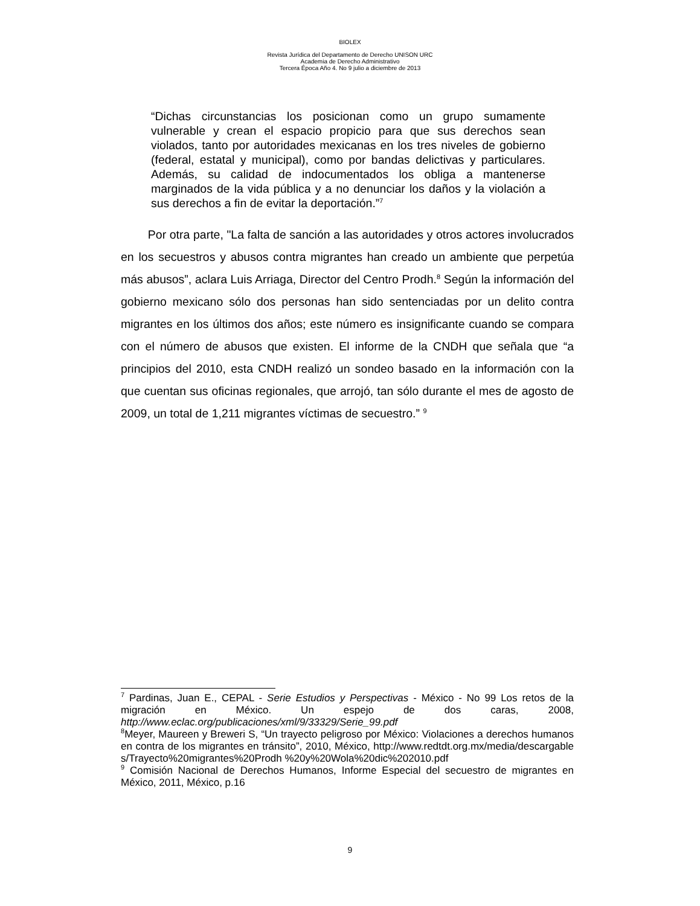BIOLEX
Revista Jurídica del Departamento de Derecho UNISON URC
Academia de Derecho Administrativo
Tercera Época Año 4. No 9 julio a diciembre de 2013
“Dichas circunstancias los posicionan como un grupo sumamente vulnerable y crean el espacio propicio para que sus derechos sean violados, tanto por autoridades mexicanas en los tres niveles de gobierno (federal, estatal y municipal), como por bandas delictivas y particulares. Además, su calidad de indocumentados los obliga a mantenerse marginados de la vida pública y a no denunciar los daños y la violación a sus derechos a fin de evitar la deportación.”<sup>7</sup>
Por otra parte, "La falta de sanción a las autoridades y otros actores involucrados en los secuestros y abusos contra migrantes han creado un ambiente que perpetúa más abusos”, aclara Luis Arriaga, Director del Centro Prodh.<sup>8</sup> Según la información del gobierno mexicano sólo dos personas han sido sentenciadas por un delito contra migrantes en los últimos dos años; este número es insignificante cuando se compara con el número de abusos que existen. El informe de la CNDH que señala que “a principios del 2010, esta CNDH realizó un sondeo basado en la información con la que cuentan sus oficinas regionales, que arrojó, tan sólo durante el mes de agosto de 2009, un total de 1,211 migrantes víctimas de secuestro.” <sup>9</sup>
<sup>7</sup> Pardinas, Juan E., CEPAL - Serie Estudios y Perspectivas - México - No 99 Los retos de la migración en México. Un espejo de dos caras, 2008, http://www.eclac.org/publicaciones/xml/9/33329/Serie_99.pdf
<sup>8</sup> Meyer, Maureen y Breweri S, “Un trayecto peligroso por México: Violaciones a derechos humanos en contra de los migrantes en tránsito”, 2010, México, http://www.redtdt.org.mx/media/descargables/Trayecto%20migrantes%20Prodh %20y%20Wola%20dic%202010.pdf
<sup>9</sup> Comisión Nacional de Derechos Humanos, Informe Especial del secuestro de migrantes en México, 2011, México, p.16
9